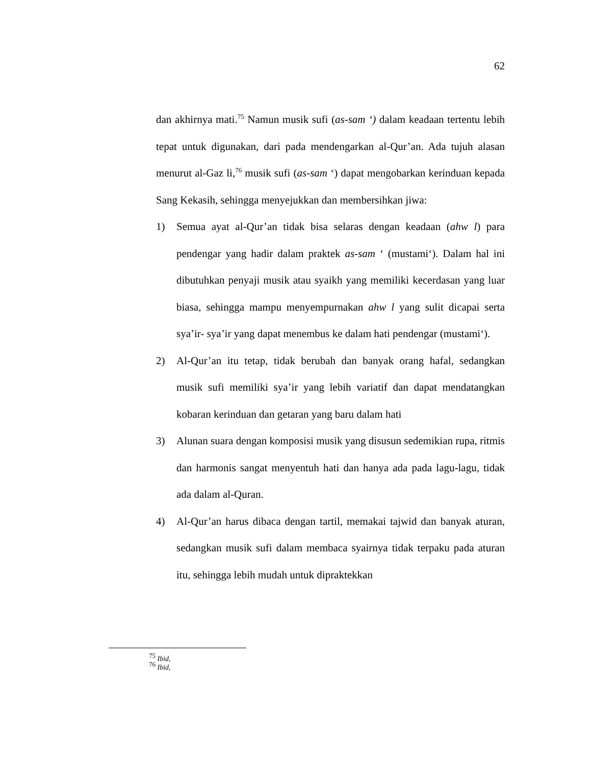62
dan akhirnya mati.<sup>75</sup> Namun musik sufi (as-sam ‘) dalam keadaan tertentu lebih tepat untuk digunakan, dari pada mendengarkan al-Qur’an. Ada tujuh alasan menurut al-Gaz li,<sup>76</sup> musik sufi (as-sam ‘) dapat mengobarkan kerinduan kepada Sang Kekasih, sehingga menyejukkan dan membersihkan jiwa:
1) Semua ayat al-Qur’an tidak bisa selaras dengan keadaan (ahw l) para pendengar yang hadir dalam praktek as-sam ‘ (mustami‘). Dalam hal ini dibutuhkan penyaji musik atau syaikh yang memiliki kecerdasan yang luar biasa, sehingga mampu menyempurnakan ahw l yang sulit dicapai serta sya’ir- sya’ir yang dapat menembus ke dalam hati pendengar (mustami‘).
2) Al-Qur’an itu tetap, tidak berubah dan banyak orang hafal, sedangkan musik sufi memiliki sya’ir yang lebih variatif dan dapat mendatangkan kobaran kerinduan dan getaran yang baru dalam hati
3) Alunan suara dengan komposisi musik yang disusun sedemikian rupa, ritmis dan harmonis sangat menyentuh hati dan hanya ada pada lagu-lagu, tidak ada dalam al-Quran.
4) Al-Qur’an harus dibaca dengan tartil, memakai tajwid dan banyak aturan, sedangkan musik sufi dalam membaca syairnya tidak terpaku pada aturan itu, sehingga lebih mudah untuk dipraktekkan
<sup>75</sup> Ibid,
<sup>76</sup> Ibid,